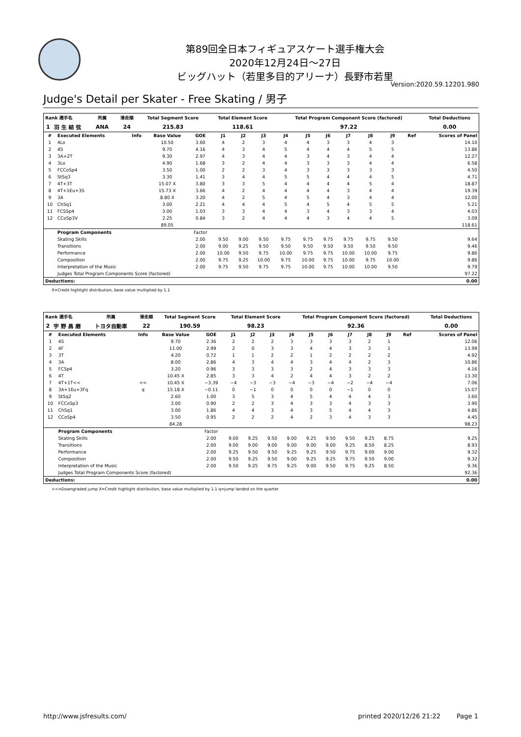第89回全日本フィギュアスケート選手権大会
2020年12月24日～27日
ビッグハット（若里多目的アリーナ）長野市若里
Version:2020.59.12201.980
Judge's Detail per Skater - Free Skating / 男子
| Rank 選手名 | | 所属 | | 滑走順 | Total Segment Score | Total Element Score | Total Program Component Score (factored) | Total Deductions |
| --- | --- | --- | --- | --- | --- | --- | --- | --- |
| 1 | 羽 生 結 弦 | ANA | | 24 | 215.83 | 118.61 | 97.22 | 0.00 |
| # | Executed Elements | Info | Base Value | GOE | J1 | J2 | J3 | J4 | J5 | J6 | J7 | J8 | J9 | Ref | Scores of Panel |
| --- | --- | --- | --- | --- | --- | --- | --- | --- | --- | --- | --- | --- | --- | --- | --- |
| 1 | 4Lo | | 10.50 | 3.60 | 4 | 2 | 3 | 4 | 4 | 3 | 3 | 4 | 3 | | 14.10 |
| 2 | 4S | | 9.70 | 4.16 | 4 | 3 | 4 | 5 | 4 | 4 | 4 | 5 | 5 | | 13.86 |
| 3 | 3A+2T | | 9.30 | 2.97 | 4 | 3 | 4 | 4 | 3 | 4 | 3 | 4 | 4 | | 12.27 |
| 4 | 3Lo | | 4.90 | 1.68 | 3 | 2 | 4 | 4 | 3 | 3 | 3 | 4 | 4 | | 6.58 |
| 5 | FCCoSp4 | | 3.50 | 1.00 | 2 | 2 | 3 | 4 | 3 | 3 | 3 | 3 | 3 | | 4.50 |
| 6 | StSq3 | | 3.30 | 1.41 | 3 | 4 | 4 | 5 | 5 | 4 | 4 | 4 | 5 | | 4.71 |
| 7 | 4T+3T | | 15.07 X | 3.80 | 3 | 3 | 5 | 4 | 4 | 4 | 4 | 5 | 4 | | 18.87 |
| 8 | 4T+1Eu+3S | | 15.73 X | 3.66 | 4 | 2 | 4 | 4 | 4 | 4 | 3 | 4 | 4 | | 19.39 |
| 9 | 3A | | 8.80 X | 3.20 | 4 | 2 | 5 | 4 | 5 | 4 | 3 | 4 | 4 | | 12.00 |
| 10 | ChSq1 | | 3.00 | 2.21 | 4 | 4 | 4 | 5 | 4 | 5 | 4 | 5 | 5 | | 5.21 |
| 11 | FCSSp4 | | 3.00 | 1.03 | 3 | 3 | 4 | 4 | 3 | 4 | 3 | 3 | 4 | | 4.03 |
| 12 | CCoSp3V | | 2.25 | 0.84 | 3 | 2 | 4 | 4 | 4 | 3 | 4 | 4 | 5 | | 3.09 |
| | | | 89.05 | | | | | | | | | | | | 118.61 |
| | Program Components | | | Factor | | | | | | | | | | | |
| | Skating Skills | | | 2.00 | 9.50 | 9.00 | 9.50 | 9.75 | 9.75 | 9.75 | 9.75 | 9.75 | 9.50 | | 9.64 |
| | Transitions | | | 2.00 | 9.00 | 9.25 | 9.50 | 9.50 | 9.50 | 9.50 | 9.50 | 9.50 | 9.50 | | 9.46 |
| | Performance | | | 2.00 | 10.00 | 9.50 | 9.75 | 10.00 | 9.75 | 9.75 | 10.00 | 10.00 | 9.75 | | 9.86 |
| | Composition | | | 2.00 | 9.75 | 9.25 | 10.00 | 9.75 | 10.00 | 9.75 | 10.00 | 9.75 | 10.00 | | 9.86 |
| | Interpretation of the Music | | | 2.00 | 9.75 | 9.50 | 9.75 | 9.75 | 10.00 | 9.75 | 10.00 | 10.00 | 9.50 | | 9.79 |
| | Judges Total Program Components Score (factored) | | | | | | | | | | | | | | 97.22 |
| Deductions: | | | | | | | | | | | | | | | 0.00 |
X=Credit highlight distribution, base value multiplied by 1.1
| Rank 選手名 | | 所属 | | 滑走順 | Total Segment Score | Total Element Score | Total Program Component Score (factored) | Total Deductions |
| --- | --- | --- | --- | --- | --- | --- | --- | --- |
| 2 | 宇 野 昌 磨 | トヨタ自動車 | | 22 | 190.59 | 98.23 | 92.36 | 0.00 |
| # | Executed Elements | Info | Base Value | GOE | J1 | J2 | J3 | J4 | J5 | J6 | J7 | J8 | J9 | Ref | Scores of Panel |
| --- | --- | --- | --- | --- | --- | --- | --- | --- | --- | --- | --- | --- | --- | --- | --- |
| 1 | 4S | | 9.70 | 2.36 | 2 | 2 | 2 | 3 | 3 | 3 | 3 | 2 | 1 | | 12.06 |
| 2 | 4F | | 11.00 | 2.99 | 2 | 0 | 3 | 3 | 4 | 4 | 3 | 3 | 1 | | 13.99 |
| 3 | 3T | | 4.20 | 0.72 | 1 | 1 | 2 | 2 | 1 | 2 | 2 | 2 | 2 | | 4.92 |
| 4 | 3A | | 8.00 | 2.86 | 4 | 3 | 4 | 4 | 3 | 4 | 4 | 2 | 3 | | 10.86 |
| 5 | FCSp4 | | 3.20 | 0.96 | 3 | 3 | 3 | 3 | 2 | 4 | 3 | 3 | 3 | | 4.16 |
| 6 | 4T | | 10.45 X | 2.85 | 3 | 3 | 4 | 2 | 4 | 4 | 3 | 2 | 2 | | 13.30 |
| 7 | 4T+1T<< | << | 10.45 X | −3.39 | −4 | −3 | −3 | −4 | −3 | −4 | −2 | −4 | −4 | | 7.06 |
| 8 | 3A+1Eu+3Fq | q | 15.18 X | −0.11 | 0 | −1 | 0 | 0 | 0 | 0 | −1 | 0 | 0 | | 15.07 |
| 9 | StSq2 | | 2.60 | 1.00 | 3 | 5 | 3 | 4 | 5 | 4 | 4 | 4 | 3 | | 3.60 |
| 10 | FCCoSp3 | | 3.00 | 0.90 | 2 | 2 | 3 | 4 | 3 | 3 | 4 | 3 | 3 | | 3.90 |
| 11 | ChSq1 | | 3.00 | 1.86 | 4 | 4 | 3 | 4 | 3 | 5 | 4 | 4 | 3 | | 4.86 |
| 12 | CCoSp4 | | 3.50 | 0.95 | 2 | 2 | 2 | 4 | 2 | 3 | 4 | 3 | 3 | | 4.45 |
| | | | 84.28 | | | | | | | | | | | | 98.23 |
| | Program Components | | | Factor | | | | | | | | | | | |
| | Skating Skills | | | 2.00 | 9.00 | 9.25 | 9.50 | 9.00 | 9.25 | 9.50 | 9.50 | 9.25 | 8.75 | | 9.25 |
| | Transitions | | | 2.00 | 9.00 | 9.00 | 9.00 | 9.00 | 9.00 | 9.00 | 9.25 | 8.50 | 8.25 | | 8.93 |
| | Performance | | | 2.00 | 9.25 | 9.50 | 9.50 | 9.25 | 9.25 | 9.50 | 9.75 | 9.00 | 9.00 | | 9.32 |
| | Composition | | | 2.00 | 9.50 | 9.25 | 9.50 | 9.00 | 9.25 | 9.25 | 9.75 | 9.50 | 9.00 | | 9.32 |
| | Interpretation of the Music | | | 2.00 | 9.50 | 9.25 | 9.75 | 9.25 | 9.00 | 9.50 | 9.75 | 9.25 | 8.50 | | 9.36 |
| | Judges Total Program Components Score (factored) | | | | | | | | | | | | | | 92.36 |
| Deductions: | | | | | | | | | | | | | | | 0.00 |
<<=Downgraded jump X=Credit highlight distribution, base value multiplied by 1.1 q=jump landed on the quarter
http://www.jsfresults.com/ printed 2020/12/26 21:22 Page 1